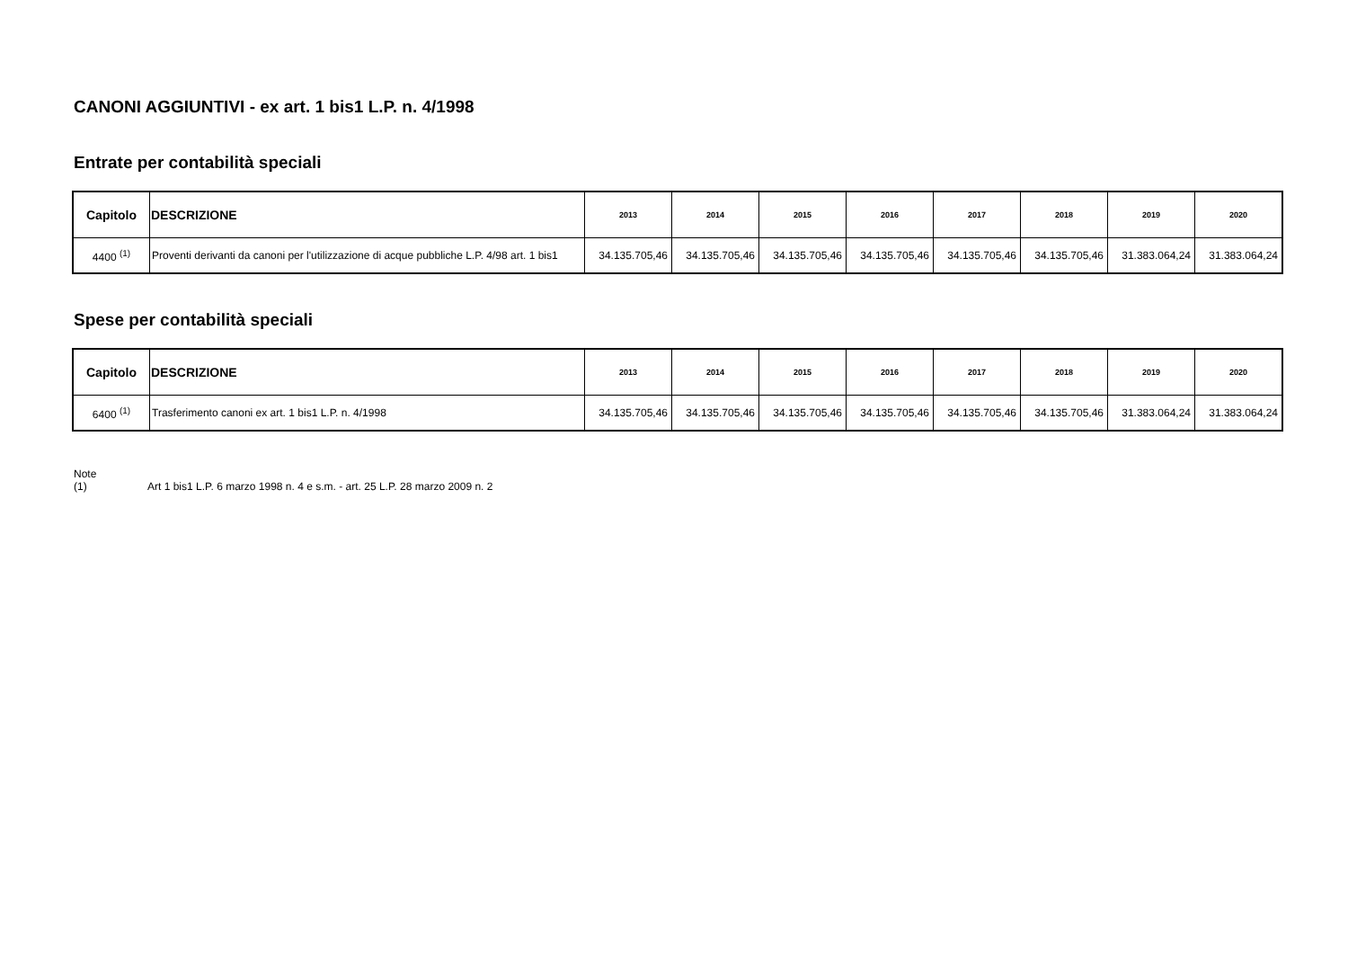CANONI AGGIUNTIVI - ex art. 1 bis1 L.P. n. 4/1998
Entrate per contabilità speciali
| Capitolo | DESCRIZIONE | 2013 | 2014 | 2015 | 2016 | 2017 | 2018 | 2019 | 2020 |
| --- | --- | --- | --- | --- | --- | --- | --- | --- | --- |
| 4400 <sup>(1)</sup> | Proventi derivanti da canoni per l'utilizzazione di acque pubbliche L.P. 4/98 art. 1 bis1 | 34.135.705,46 | 34.135.705,46 | 34.135.705,46 | 34.135.705,46 | 34.135.705,46 | 34.135.705,46 | 31.383.064,24 | 31.383.064,24 |
Spese per contabilità speciali
| Capitolo | DESCRIZIONE | 2013 | 2014 | 2015 | 2016 | 2017 | 2018 | 2019 | 2020 |
| --- | --- | --- | --- | --- | --- | --- | --- | --- | --- |
| 6400 <sup>(1)</sup> | Trasferimento canoni ex art. 1 bis1 L.P. n. 4/1998 | 34.135.705,46 | 34.135.705,46 | 34.135.705,46 | 34.135.705,46 | 34.135.705,46 | 34.135.705,46 | 31.383.064,24 | 31.383.064,24 |
Note
(1) Art 1 bis1 L.P. 6 marzo 1998 n. 4 e s.m. - art. 25 L.P. 28 marzo 2009 n. 2